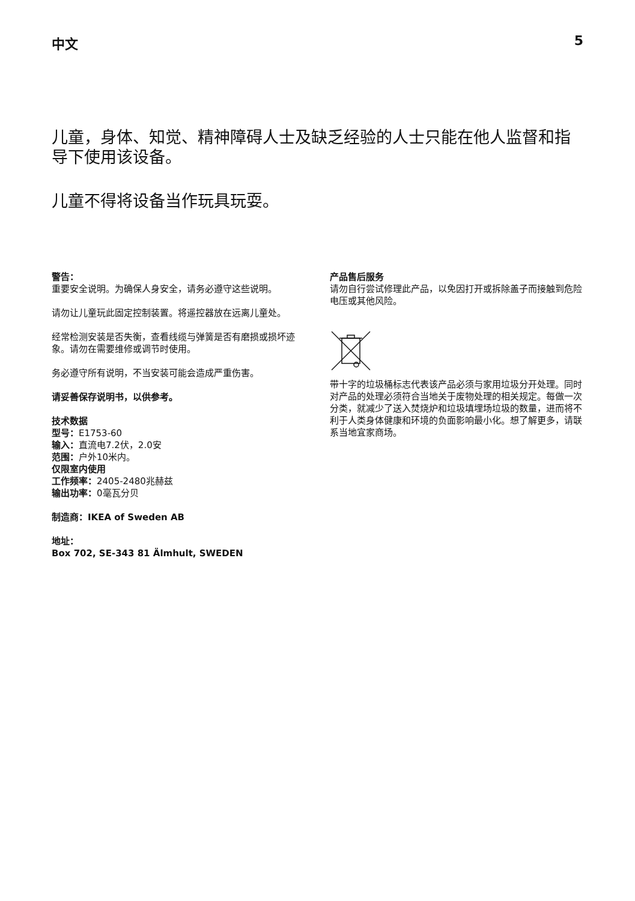中文 5
儿童，身体、知觉、精神障碍人士及缺乏经验的人士只能在他人监督和指导下使用该设备。
儿童不得将设备当作玩具玩耍。
警告：
重要安全说明。为确保人身安全，请务必遵守这些说明。
请勿让儿童玩此固定控制装置。将遥控器放在远离儿童处。
经常检测安装是否失衡，查看线缆与弹簧是否有磨损或损坏迹象。请勿在需要维修或调节时使用。
务必遵守所有说明，不当安装可能会造成严重伤害。
请妥善保存说明书，以供参考。
技术数据
型号：E1753-60
输入：直流电7.2伏，2.0安
范围：户外10米内。
仅限室内使用
工作频率：2405-2480兆赫兹
输出功率：0毫瓦分贝
制造商：IKEA of Sweden AB
地址：
Box 702, SE-343 81 Älmhult, SWEDEN
产品售后服务
请勿自行尝试修理此产品，以免因打开或拆除盖子而接触到危险电压或其他风险。
带十字的垃圾桶标志代表该产品必须与家用垃圾分开处理。同时对产品的处理必须符合当地关于废物处理的相关规定。每做一次分类，就减少了送入焚烧炉和垃圾填埋场垃圾的数量，进而将不利于人类身体健康和环境的负面影响最小化。想了解更多，请联系当地宜家商场。